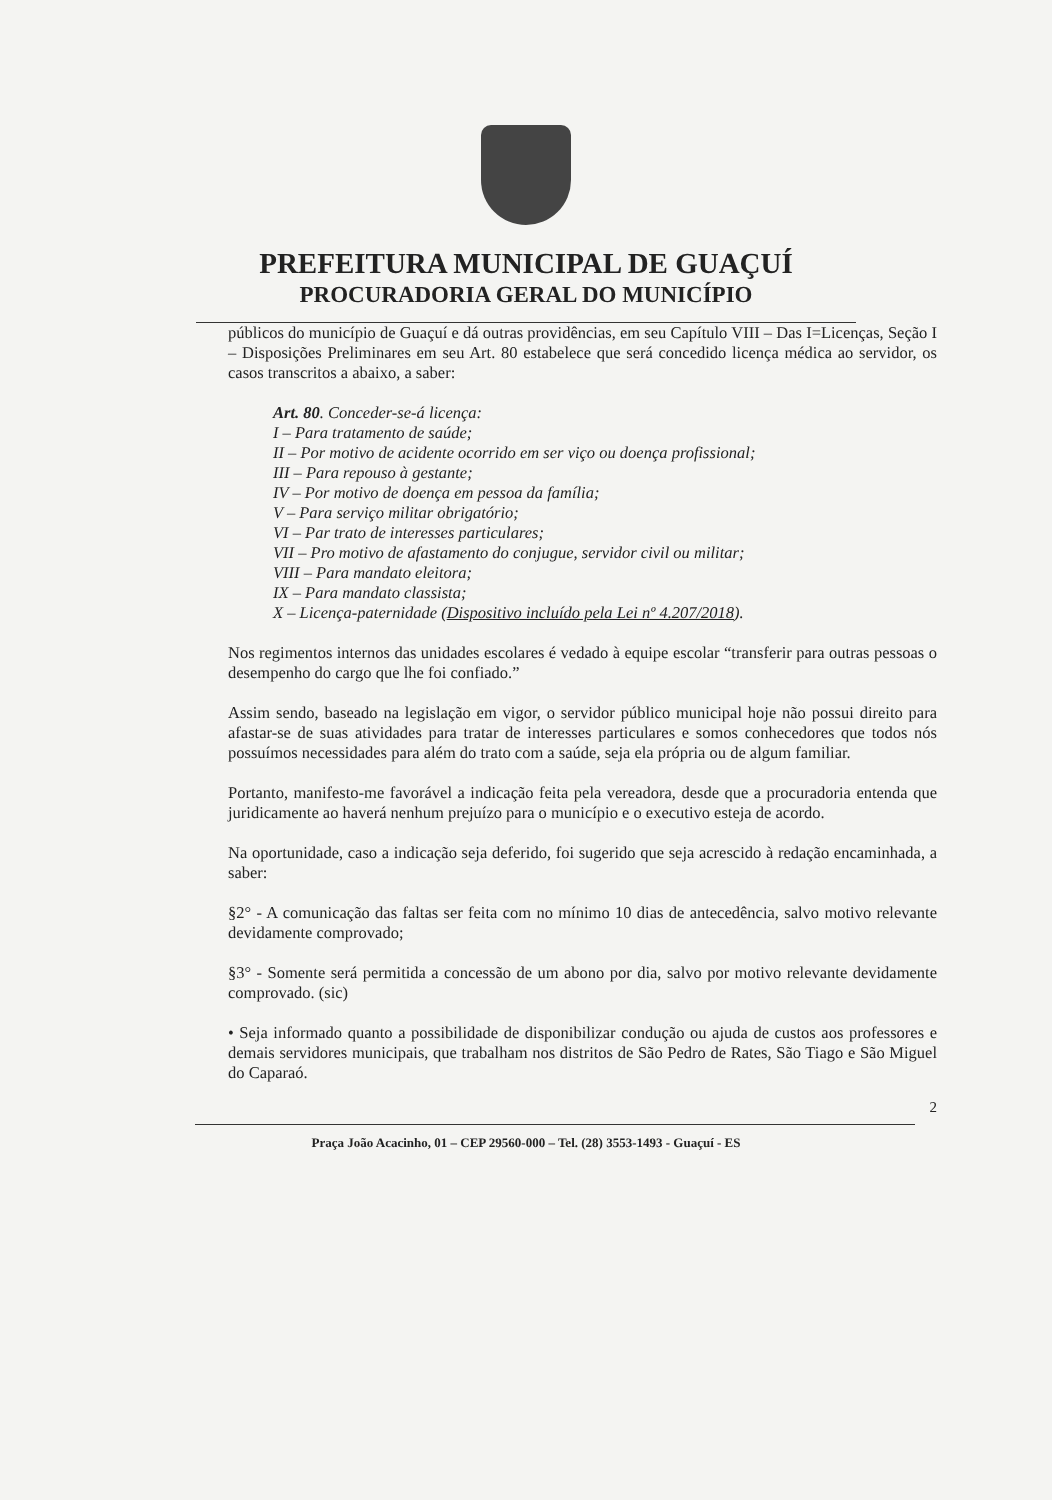PREFEITURA MUNICIPAL DE GUAÇUÍ
PROCURADORIA GERAL DO MUNICÍPIO
públicos do município de Guaçuí e dá outras providências, em seu Capítulo VIII – Das I=Licenças, Seção I – Disposições Preliminares em seu Art. 80 estabelece que será concedido licença médica ao servidor, os casos transcritos a abaixo, a saber:
Art. 80. Conceder-se-á licença:
I – Para tratamento de saúde;
II – Por motivo de acidente ocorrido em ser viço ou doença profissional;
III – Para repouso à gestante;
IV – Por motivo de doença em pessoa da família;
V – Para serviço militar obrigatório;
VI – Par trato de interesses particulares;
VII – Pro motivo de afastamento do conjugue, servidor civil ou militar;
VIII – Para mandato eleitora;
IX – Para mandato classista;
X – Licença-paternidade (Dispositivo incluído pela Lei nº 4.207/2018).
Nos regimentos internos das unidades escolares é vedado à equipe escolar “transferir para outras pessoas o desempenho do cargo que lhe foi confiado.”
Assim sendo, baseado na legislação em vigor, o servidor público municipal hoje não possui direito para afastar-se de suas atividades para tratar de interesses particulares e somos conhecedores que todos nós possuímos necessidades para além do trato com a saúde, seja ela própria ou de algum familiar.
Portanto, manifesto-me favorável a indicação feita pela vereadora, desde que a procuradoria entenda que juridicamente ao haverá nenhum prejuízo para o município e o executivo esteja de acordo.
Na oportunidade, caso a indicação seja deferido, foi sugerido que seja acrescido à redação encaminhada, a saber:
§2° - A comunicação das faltas ser feita com no mínimo 10 dias de antecedência, salvo motivo relevante devidamente comprovado;
§3° - Somente será permitida a concessão de um abono por dia, salvo por motivo relevante devidamente comprovado. (sic)
• Seja informado quanto a possibilidade de disponibilizar condução ou ajuda de custos aos professores e demais servidores municipais, que trabalham nos distritos de São Pedro de Rates, São Tiago e São Miguel do Caparaó.
2
Praça João Acacinho, 01 – CEP 29560-000 – Tel. (28) 3553-1493 - Guaçuí - ES